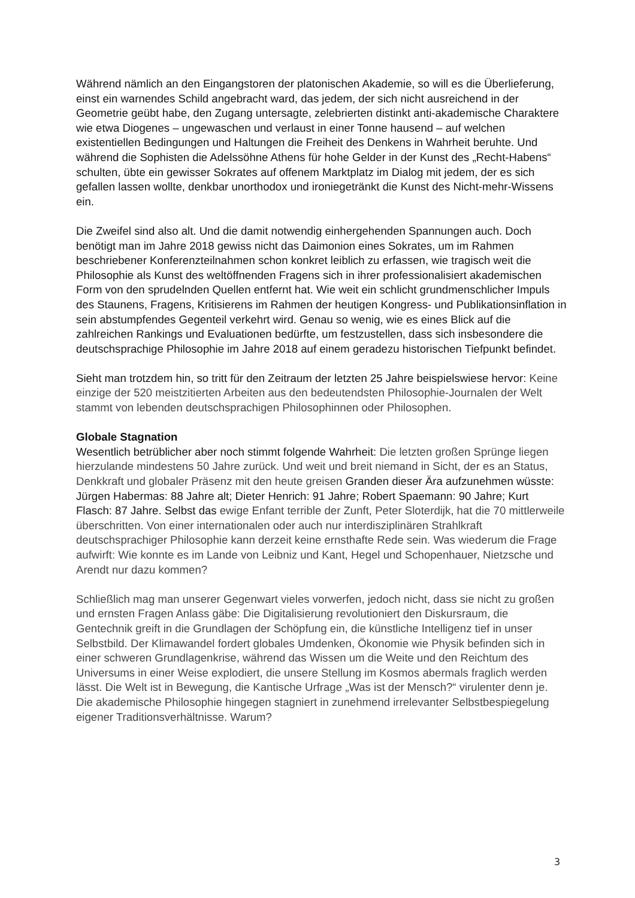Während nämlich an den Eingangstoren der platonischen Akademie, so will es die Überlieferung, einst ein warnendes Schild angebracht ward, das jedem, der sich nicht ausreichend in der Geometrie geübt habe, den Zugang untersagte, zelebrierten distinkt anti-akademische Charaktere wie etwa Diogenes – ungewaschen und verlaust in einer Tonne hausend – auf welchen existentiellen Bedingungen und Haltungen die Freiheit des Denkens in Wahrheit beruhte. Und während die Sophisten die Adelssöhne Athens für hohe Gelder in der Kunst des „Recht-Habens“ schulten, übte ein gewisser Sokrates auf offenem Marktplatz im Dialog mit jedem, der es sich gefallen lassen wollte, denkbar unorthodox und ironiegetränkt die Kunst des Nicht-mehr-Wissens ein.
Die Zweifel sind also alt. Und die damit notwendig einhergehenden Spannungen auch. Doch benötigt man im Jahre 2018 gewiss nicht das Daimonion eines Sokrates, um im Rahmen beschriebener Konferenzteilnahmen schon konkret leiblich zu erfassen, wie tragisch weit die Philosophie als Kunst des weltöffnenden Fragens sich in ihrer professionalisiert akademischen Form von den sprudelnden Quellen entfernt hat. Wie weit ein schlicht grundmenschlicher Impuls des Staunens, Fragens, Kritisierens im Rahmen der heutigen Kongress- und Publikationsinflation in sein abstumpfendes Gegenteil verkehrt wird. Genau so wenig, wie es eines Blick auf die zahlreichen Rankings und Evaluationen bedürfte, um festzustellen, dass sich insbesondere die deutschsprachige Philosophie im Jahre 2018 auf einem geradezu historischen Tiefpunkt befindet.
Sieht man trotzdem hin, so tritt für den Zeitraum der letzten 25 Jahre beispielswiese hervor: Keine einzige der 520 meistzitierten Arbeiten aus den bedeutendsten Philosophie-Journalen der Welt stammt von lebenden deutschsprachigen Philosophinnen oder Philosophen.
Globale Stagnation
Wesentlich betrüblicher aber noch stimmt folgende Wahrheit: Die letzten großen Sprünge liegen hierzulande mindestens 50 Jahre zurück. Und weit und breit niemand in Sicht, der es an Status, Denkkraft und globaler Präsenz mit den heute greisen Granden dieser Ära aufzunehmen wüsste: Jürgen Habermas: 88 Jahre alt; Dieter Henrich: 91 Jahre; Robert Spaemann: 90 Jahre; Kurt Flasch: 87 Jahre. Selbst das ewige Enfant terrible der Zunft, Peter Sloterdijk, hat die 70 mittlerweile überschritten. Von einer internationalen oder auch nur interdisziplinären Strahlkraft deutschsprachiger Philosophie kann derzeit keine ernsthafte Rede sein. Was wiederum die Frage aufwirft: Wie konnte es im Lande von Leibniz und Kant, Hegel und Schopenhauer, Nietzsche und Arendt nur dazu kommen?
Schließlich mag man unserer Gegenwart vieles vorwerfen, jedoch nicht, dass sie nicht zu großen und ernsten Fragen Anlass gäbe: Die Digitalisierung revolutioniert den Diskursraum, die Gentechnik greift in die Grundlagen der Schöpfung ein, die künstliche Intelligenz tief in unser Selbstbild. Der Klimawandel fordert globales Umdenken, Ökonomie wie Physik befinden sich in einer schweren Grundlagenkrise, während das Wissen um die Weite und den Reichtum des Universums in einer Weise explodiert, die unsere Stellung im Kosmos abermals fraglich werden lässt. Die Welt ist in Bewegung, die Kantische Urfrage „Was ist der Mensch?“ virulenter denn je. Die akademische Philosophie hingegen stagniert in zunehmend irrelevanter Selbstbespiegelung eigener Traditionsverhältnisse. Warum?
3